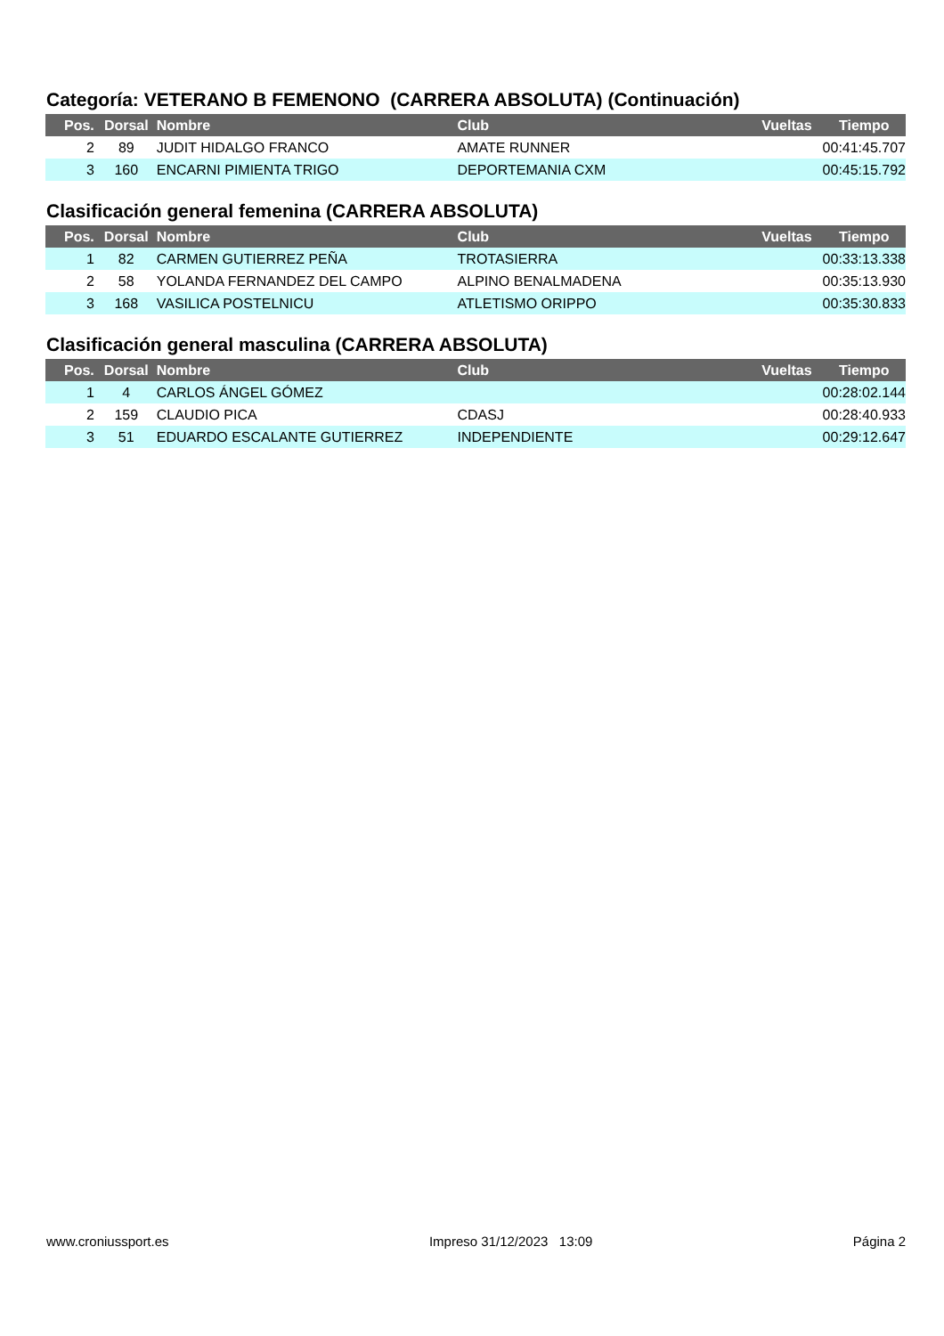Categoría: VETERANO B FEMENONO (CARRERA ABSOLUTA) (Continuación)
| Pos. | Dorsal | Nombre | Club | Vueltas | Tiempo |
| --- | --- | --- | --- | --- | --- |
| 2 | 89 | JUDIT HIDALGO FRANCO | AMATE RUNNER | | 00:41:45.707 |
| 3 | 160 | ENCARNI PIMIENTA TRIGO | DEPORTEMANIA CXM | | 00:45:15.792 |
Clasificación general femenina (CARRERA ABSOLUTA)
| Pos. | Dorsal | Nombre | Club | Vueltas | Tiempo |
| --- | --- | --- | --- | --- | --- |
| 1 | 82 | CARMEN GUTIERREZ PEÑA | TROTASIERRA | | 00:33:13.338 |
| 2 | 58 | YOLANDA FERNANDEZ DEL CAMPO | ALPINO BENALMADENA | | 00:35:13.930 |
| 3 | 168 | VASILICA POSTELNICU | ATLETISMO ORIPPO | | 00:35:30.833 |
Clasificación general masculina (CARRERA ABSOLUTA)
| Pos. | Dorsal | Nombre | Club | Vueltas | Tiempo |
| --- | --- | --- | --- | --- | --- |
| 1 | 4 | CARLOS ÁNGEL GÓMEZ | | | 00:28:02.144 |
| 2 | 159 | CLAUDIO PICA | CDASJ | | 00:28:40.933 |
| 3 | 51 | EDUARDO ESCALANTE GUTIERREZ | INDEPENDIENTE | | 00:29:12.647 |
www.croniussport.es Impreso 31/12/2023 13:09 Página 2